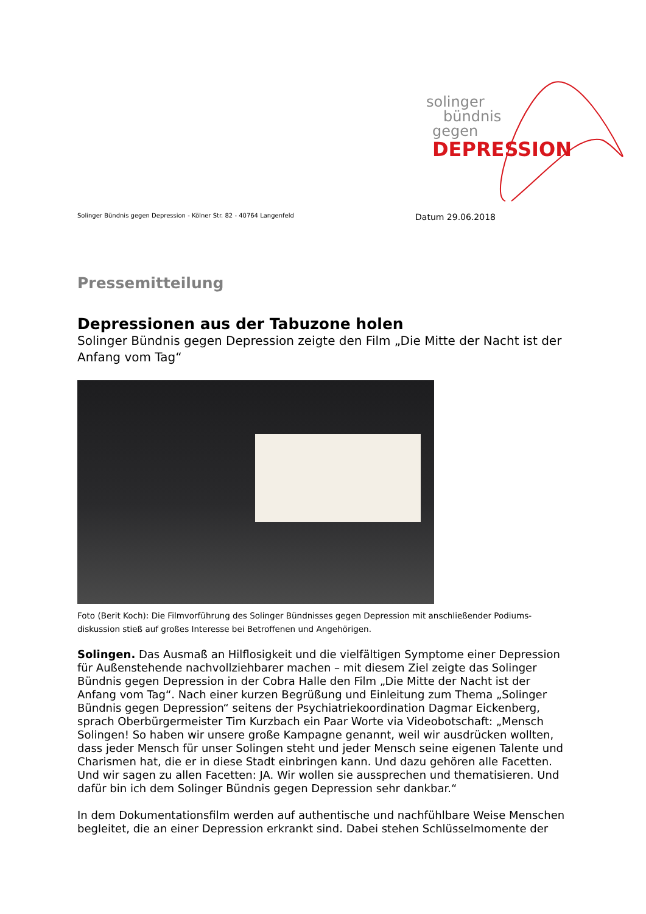solinger
bündnis
gegen
DEPRESSION
Solinger Bündnis gegen Depression - Kölner Str. 82 - 40764 Langenfeld Datum 29.06.2018
Pressemitteilung
Depressionen aus der Tabuzone holen
Solinger Bündnis gegen Depression zeigte den Film „Die Mitte der Nacht ist der Anfang vom Tag“
Foto (Berit Koch): Die Filmvorführung des Solinger Bündnisses gegen Depression mit anschließender Podiums-diskussion stieß auf großes Interesse bei Betroffenen und Angehörigen.
Solingen. Das Ausmaß an Hilflosigkeit und die vielfältigen Symptome einer Depression für Außenstehende nachvollziehbarer machen – mit diesem Ziel zeigte das Solinger Bündnis gegen Depression in der Cobra Halle den Film „Die Mitte der Nacht ist der Anfang vom Tag“. Nach einer kurzen Begrüßung und Einleitung zum Thema „Solinger Bündnis gegen Depression“ seitens der Psychiatriekoordination Dagmar Eickenberg, sprach Oberbürgermeister Tim Kurzbach ein Paar Worte via Videobotschaft: „Mensch Solingen! So haben wir unsere große Kampagne genannt, weil wir ausdrücken wollten, dass jeder Mensch für unser Solingen steht und jeder Mensch seine eigenen Talente und Charismen hat, die er in diese Stadt einbringen kann. Und dazu gehören alle Facetten. Und wir sagen zu allen Facetten: JA. Wir wollen sie aussprechen und thematisieren. Und dafür bin ich dem Solinger Bündnis gegen Depression sehr dankbar.“
In dem Dokumentationsfilm werden auf authentische und nachfühlbare Weise Menschen begleitet, die an einer Depression erkrankt sind. Dabei stehen Schlüsselmomente der